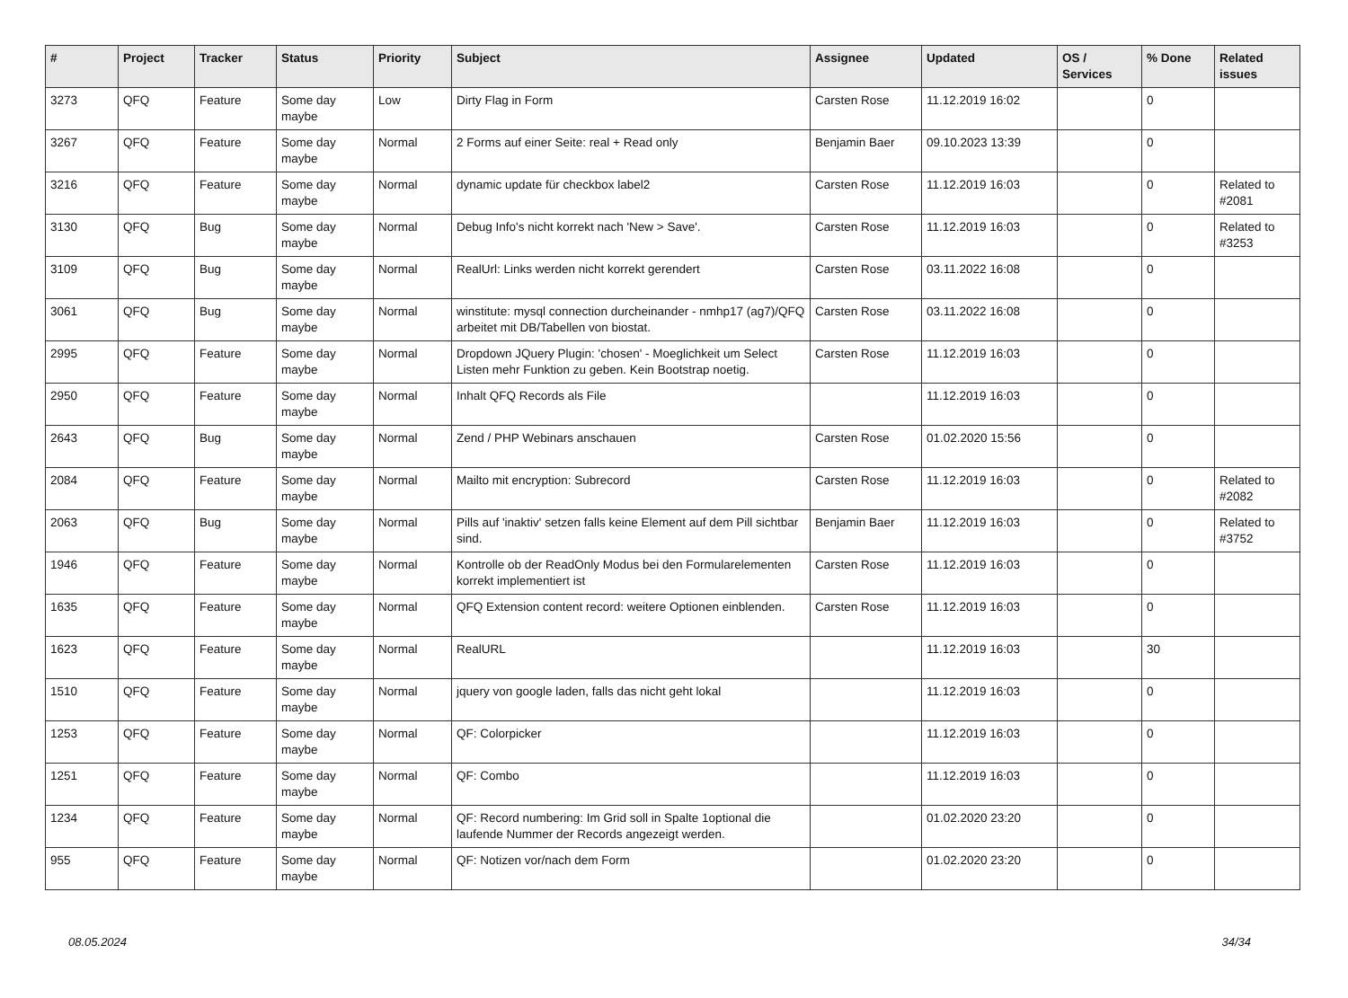| # | Project | Tracker | Status | Priority | Subject | Assignee | Updated | OS / Services | % Done | Related issues |
| --- | --- | --- | --- | --- | --- | --- | --- | --- | --- | --- |
| 3273 | QFQ | Feature | Some day maybe | Low | Dirty Flag in Form | Carsten Rose | 11.12.2019 16:02 | | 0 | |
| 3267 | QFQ | Feature | Some day maybe | Normal | 2 Forms auf einer Seite: real + Read only | Benjamin Baer | 09.10.2023 13:39 | | 0 | |
| 3216 | QFQ | Feature | Some day maybe | Normal | dynamic update für checkbox label2 | Carsten Rose | 11.12.2019 16:03 | | 0 | Related to #2081 |
| 3130 | QFQ | Bug | Some day maybe | Normal | Debug Info's nicht korrekt nach 'New > Save'. | Carsten Rose | 11.12.2019 16:03 | | 0 | Related to #3253 |
| 3109 | QFQ | Bug | Some day maybe | Normal | RealUrl: Links werden nicht korrekt gerendert | Carsten Rose | 03.11.2022 16:08 | | 0 | |
| 3061 | QFQ | Bug | Some day maybe | Normal | winstitute: mysql connection durcheinander - nmhp17 (ag7)/QFQ arbeitet mit DB/Tabellen von biostat. | Carsten Rose | 03.11.2022 16:08 | | 0 | |
| 2995 | QFQ | Feature | Some day maybe | Normal | Dropdown JQuery Plugin: 'chosen' - Moeglichkeit um Select Listen mehr Funktion zu geben. Kein Bootstrap noetig. | Carsten Rose | 11.12.2019 16:03 | | 0 | |
| 2950 | QFQ | Feature | Some day maybe | Normal | Inhalt QFQ Records als File | | 11.12.2019 16:03 | | 0 | |
| 2643 | QFQ | Bug | Some day maybe | Normal | Zend / PHP Webinars anschauen | Carsten Rose | 01.02.2020 15:56 | | 0 | |
| 2084 | QFQ | Feature | Some day maybe | Normal | Mailto mit encryption: Subrecord | Carsten Rose | 11.12.2019 16:03 | | 0 | Related to #2082 |
| 2063 | QFQ | Bug | Some day maybe | Normal | Pills auf 'inaktiv' setzen falls keine Element auf dem Pill sichtbar sind. | Benjamin Baer | 11.12.2019 16:03 | | 0 | Related to #3752 |
| 1946 | QFQ | Feature | Some day maybe | Normal | Kontrolle ob der ReadOnly Modus bei den Formularelementen korrekt implementiert ist | Carsten Rose | 11.12.2019 16:03 | | 0 | |
| 1635 | QFQ | Feature | Some day maybe | Normal | QFQ Extension content record: weitere Optionen einblenden. | Carsten Rose | 11.12.2019 16:03 | | 0 | |
| 1623 | QFQ | Feature | Some day maybe | Normal | RealURL | | 11.12.2019 16:03 | | 30 | |
| 1510 | QFQ | Feature | Some day maybe | Normal | jquery von google laden, falls das nicht geht lokal | | 11.12.2019 16:03 | | 0 | |
| 1253 | QFQ | Feature | Some day maybe | Normal | QF: Colorpicker | | 11.12.2019 16:03 | | 0 | |
| 1251 | QFQ | Feature | Some day maybe | Normal | QF: Combo | | 11.12.2019 16:03 | | 0 | |
| 1234 | QFQ | Feature | Some day maybe | Normal | QF: Record numbering: Im Grid soll in Spalte 1optional die laufende Nummer der Records angezeigt werden. | | 01.02.2020 23:20 | | 0 | |
| 955 | QFQ | Feature | Some day maybe | Normal | QF: Notizen vor/nach dem Form | | 01.02.2020 23:20 | | 0 | |
08.05.2024 34/34